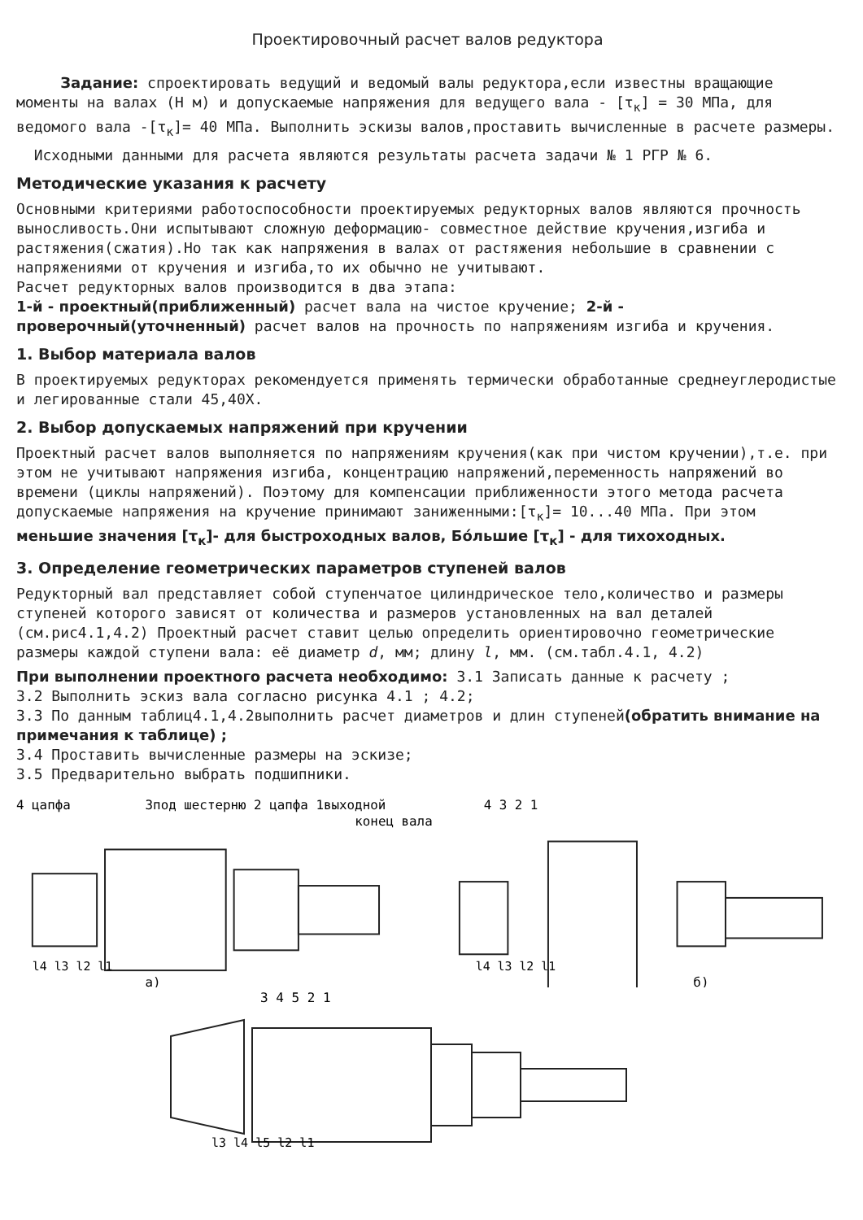Проектировочный расчет валов редуктора
Задание: спроектировать ведущий и ведомый валы редуктора,если известны вращающие моменты на валах (Н м) и допускаемые напряжения для ведущего вала - [τ<sub>к</sub>] = 30 МПа, для ведомого вала -[τ<sub>к</sub>]= 40 МПа. Выполнить эскизы валов,проставить вычисленные в расчете размеры.
Исходными данными для расчета являются результаты расчета задачи № 1 РГР № 6.
Методические указания к расчету
Основными критериями работоспособности проектируемых редукторных валов являются прочность выносливость.Они испытывают сложную деформацию- совместное действие кручения,изгиба и растяжения(сжатия).Но так как напряжения в валах от растяжения небольшие в сравнении с напряжениями от кручения и изгиба,то их обычно не учитывают.
Расчет редукторных валов производится в два этапа:
1-й - проектный(приближенный) расчет вала на чистое кручение; 2-й - проверочный(уточненный) расчет валов на прочность по напряжениям изгиба и кручения.
1. Выбор материала валов
В проектируемых редукторах рекомендуется применять термически обработанные среднеуглеродистые и легированные стали 45,40Х.
2. Выбор допускаемых напряжений при кручении
Проектный расчет валов выполняется по напряжениям кручения(как при чистом кручении),т.е. при этом не учитывают напряжения изгиба, концентрацию напряжений,переменность напряжений во времени (циклы напряжений). Поэтому для компенсации приближенности этого метода расчета допускаемые напряжения на кручение принимают заниженными:[τ<sub>к</sub>]= 10...40 МПа. При этом меньшие значения [τ<sub>к</sub>]- для быстроходных валов, Бóльшие [τ<sub>к</sub>] - для тихоходных.
3. Определение геометрических параметров ступеней валов
Редукторный вал представляет собой ступенчатое цилиндрическое тело,количество и размеры ступеней которого зависят от количества и размеров установленных на вал деталей (см.рис4.1,4.2) Проектный расчет ставит целью определить ориентировочно геометрические размеры каждой ступени вала: её диаметр d, мм; длину l, мм. (см.табл.4.1, 4.2)
При выполнении проектного расчета необходимо: 3.1 Записать данные к расчету ;
3.2 Выполнить эскиз вала согласно рисунка 4.1 ; 4.2;
3.3 По данным таблиц4.1,4.2выполнить расчет диаметров и длин ступеней(обратить внимание на примечания к таблице) ;
3.4 Проставить вычисленные размеры на эскизе;
3.5 Предварительно выбрать подшипники.
4 цапфа
3под шестерню 2 цапфа 1выходной
конец вала
l4 l3 l2 l1
а)
4 3 2 1
l4 l3 l2 l1
б)
3 4 5 2 1
l3 l4 l5 l2 l1